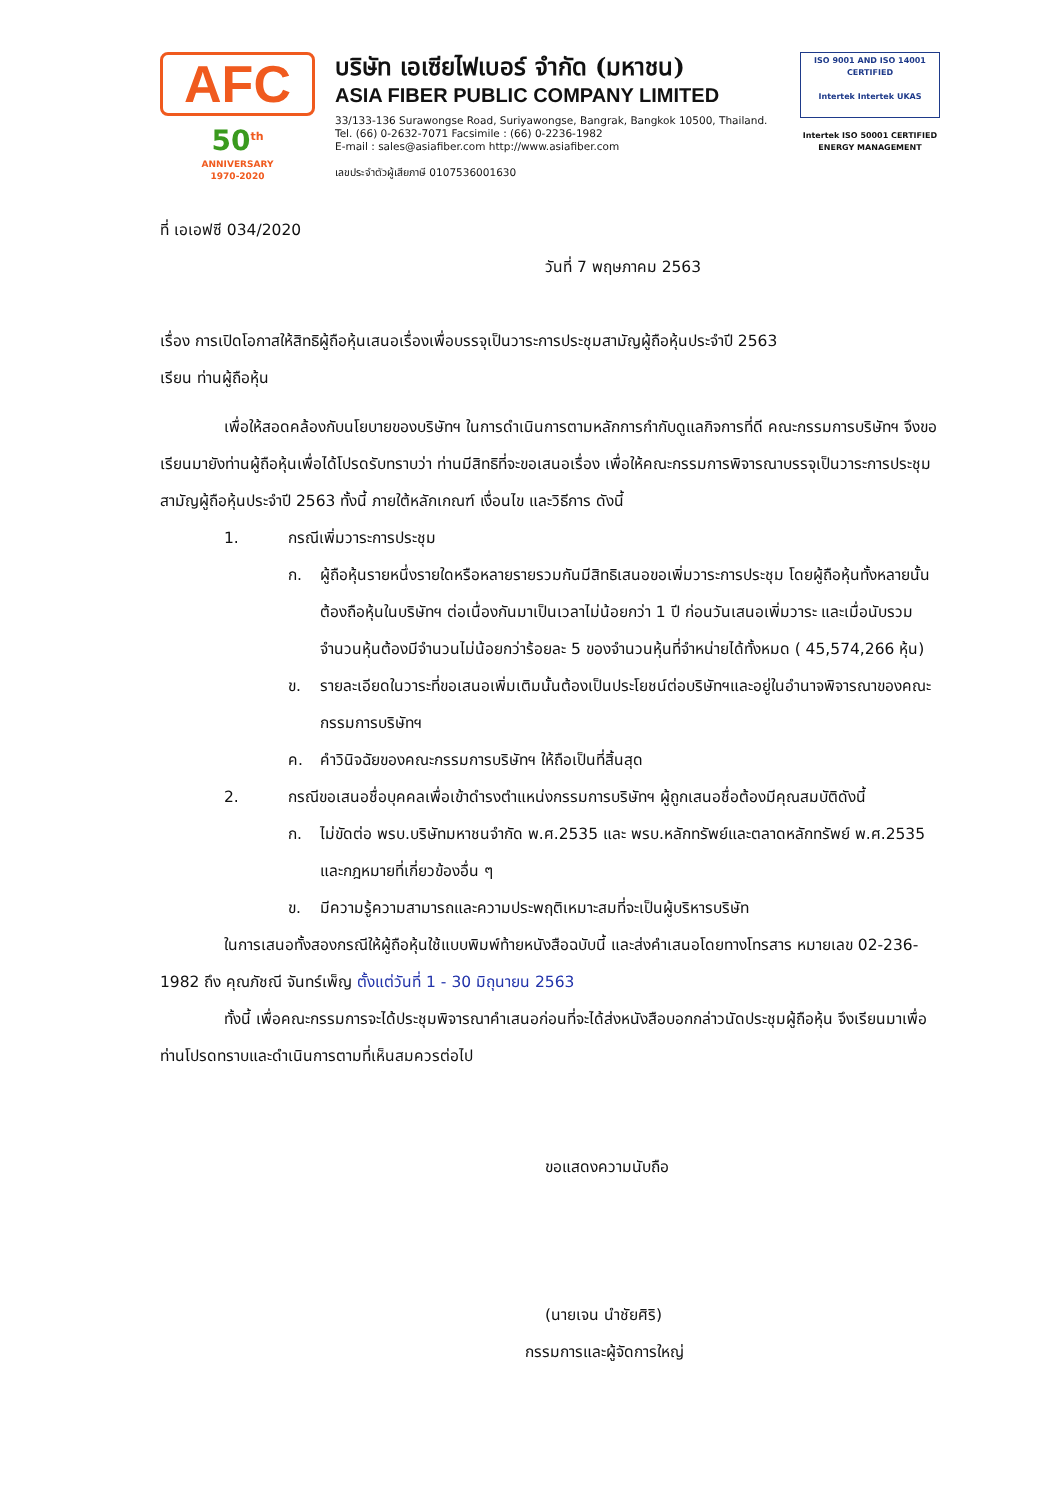AFC
50<sup>th</sup>
ANNIVERSARY
1970-2020
บริษัท เอเซียไฟเบอร์ จำกัด (มหาชน)
ASIA FIBER PUBLIC COMPANY LIMITED
33/133-136 Surawongse Road, Suriyawongse, Bangrak, Bangkok 10500, Thailand.
Tel. (66) 0-2632-7071 Facsimile : (66) 0-2236-1982
E-mail : sales@asiafiber.com http://www.asiafiber.com
เลขประจำตัวผู้เสียภาษี 0107536001630
ISO 9001 AND ISO 14001 CERTIFIED
Intertek Intertek UKAS
Intertek ISO 50001 CERTIFIED ENERGY MANAGEMENT
ที่ เอเอฟซี 034/2020
วันที่ 7 พฤษภาคม 2563
เรื่อง การเปิดโอกาสให้สิทธิผู้ถือหุ้นเสนอเรื่องเพื่อบรรจุเป็นวาระการประชุมสามัญผู้ถือหุ้นประจำปี 2563
เรียน ท่านผู้ถือหุ้น
เพื่อให้สอดคล้องกับนโยบายของบริษัทฯ ในการดำเนินการตามหลักการกำกับดูแลกิจการที่ดี คณะกรรมการบริษัทฯ จึงขอเรียนมายังท่านผู้ถือหุ้นเพื่อได้โปรดรับทราบว่า ท่านมีสิทธิที่จะขอเสนอเรื่อง เพื่อให้คณะกรรมการพิจารณาบรรจุเป็นวาระการประชุมสามัญผู้ถือหุ้นประจำปี 2563 ทั้งนี้ ภายใต้หลักเกณฑ์ เงื่อนไข และวิธีการ ดังนี้
1. กรณีเพิ่มวาระการประชุม
ก. ผู้ถือหุ้นรายหนึ่งรายใดหรือหลายรายรวมกันมีสิทธิเสนอขอเพิ่มวาระการประชุม โดยผู้ถือหุ้นทั้งหลายนั้นต้องถือหุ้นในบริษัทฯ ต่อเนื่องกันมาเป็นเวลาไม่น้อยกว่า 1 ปี ก่อนวันเสนอเพิ่มวาระ และเมื่อนับรวมจำนวนหุ้นต้องมีจำนวนไม่น้อยกว่าร้อยละ 5 ของจำนวนหุ้นที่จำหน่ายได้ทั้งหมด ( 45,574,266 หุ้น)
ข. รายละเอียดในวาระที่ขอเสนอเพิ่มเติมนั้นต้องเป็นประโยชน์ต่อบริษัทฯและอยู่ในอำนาจพิจารณาของคณะกรรมการบริษัทฯ
ค. คำวินิจฉัยของคณะกรรมการบริษัทฯ ให้ถือเป็นที่สิ้นสุด
2. กรณีขอเสนอชื่อบุคคลเพื่อเข้าดำรงตำแหน่งกรรมการบริษัทฯ ผู้ถูกเสนอชื่อต้องมีคุณสมบัติดังนี้
ก. ไม่ขัดต่อ พรบ.บริษัทมหาชนจำกัด พ.ศ.2535 และ พรบ.หลักทรัพย์และตลาดหลักทรัพย์ พ.ศ.2535 และกฎหมายที่เกี่ยวข้องอื่น ๆ
ข. มีความรู้ความสามารถและความประพฤติเหมาะสมที่จะเป็นผู้บริหารบริษัท
ในการเสนอทั้งสองกรณีให้ผู้ถือหุ้นใช้แบบพิมพ์ท้ายหนังสือฉบับนี้ และส่งคำเสนอโดยทางโทรสาร หมายเลข 02-236-1982 ถึง คุณภัชณี จันทร์เพ็ญ ตั้งแต่วันที่ 1 - 30 มิถุนายน 2563
ทั้งนี้ เพื่อคณะกรรมการจะได้ประชุมพิจารณาคำเสนอก่อนที่จะได้ส่งหนังสือบอกกล่าวนัดประชุมผู้ถือหุ้น จึงเรียนมาเพื่อท่านโปรดทราบและดำเนินการตามที่เห็นสมควรต่อไป
ขอแสดงความนับถือ
(นายเจน นำชัยศิริ)
กรรมการและผู้จัดการใหญ่